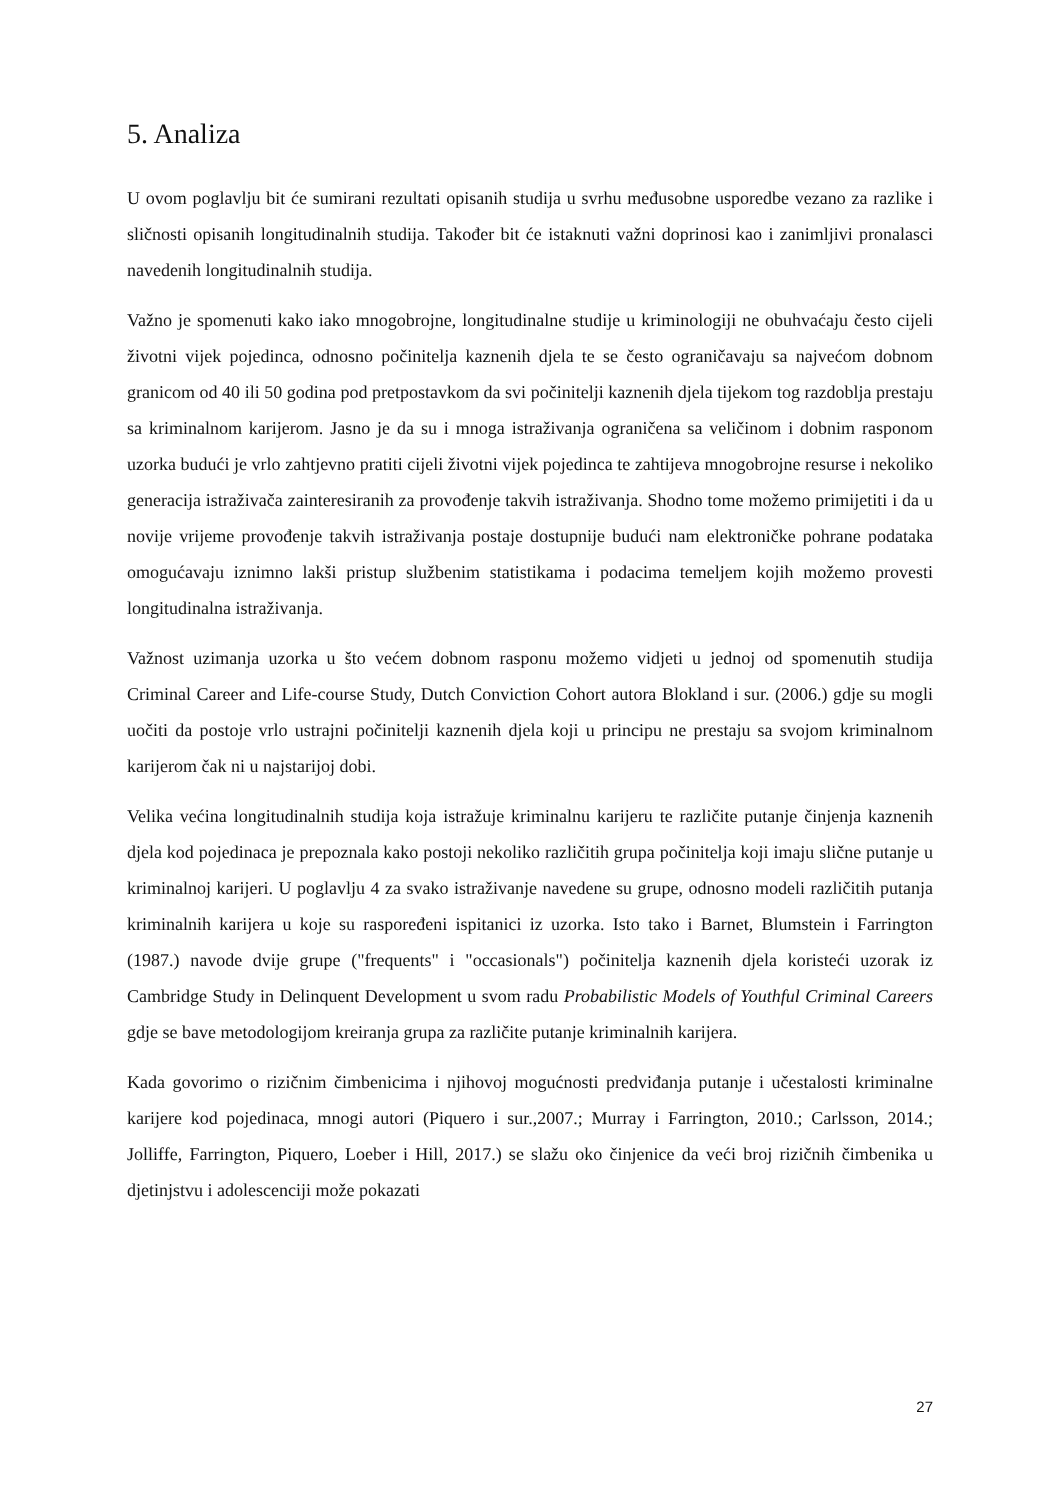5. Analiza
U ovom poglavlju bit će sumirani rezultati opisanih studija u svrhu međusobne usporedbe vezano za razlike i sličnosti opisanih longitudinalnih studija. Također bit će istaknuti važni doprinosi kao i zanimljivi pronalasci navedenih longitudinalnih studija.
Važno je spomenuti kako iako mnogobrojne, longitudinalne studije u kriminologiji ne obuhvaćaju često cijeli životni vijek pojedinca, odnosno počinitelja kaznenih djela te se često ograničavaju sa najvećom dobnom granicom od 40 ili 50 godina pod pretpostavkom da svi počinitelji kaznenih djela tijekom tog razdoblja prestaju sa kriminalnom karijerom. Jasno je da su i mnoga istraživanja ograničena sa veličinom i dobnim rasponom uzorka budući je vrlo zahtjevno pratiti cijeli životni vijek pojedinca te zahtijeva mnogobrojne resurse i nekoliko generacija istraživača zainteresiranih za provođenje takvih istraživanja. Shodno tome možemo primijetiti i da u novije vrijeme provođenje takvih istraživanja postaje dostupnije budući nam elektroničke pohrane podataka omogućavaju iznimno lakši pristup službenim statistikama i podacima temeljem kojih možemo provesti longitudinalna istraživanja.
Važnost uzimanja uzorka u što većem dobnom rasponu možemo vidjeti u jednoj od spomenutih studija Criminal Career and Life-course Study, Dutch Conviction Cohort autora Blokland i sur. (2006.) gdje su mogli uočiti da postoje vrlo ustrajni počinitelji kaznenih djela koji u principu ne prestaju sa svojom kriminalnom karijerom čak ni u najstarijoj dobi.
Velika većina longitudinalnih studija koja istražuje kriminalnu karijeru te različite putanje činjenja kaznenih djela kod pojedinaca je prepoznala kako postoji nekoliko različitih grupa počinitelja koji imaju slične putanje u kriminalnoj karijeri. U poglavlju 4 za svako istraživanje navedene su grupe, odnosno modeli različitih putanja kriminalnih karijera u koje su raspoređeni ispitanici iz uzorka. Isto tako i Barnet, Blumstein i Farrington (1987.) navode dvije grupe ("frequents" i "occasionals") počinitelja kaznenih djela koristeći uzorak iz Cambridge Study in Delinquent Development u svom radu Probabilistic Models of Youthful Criminal Careers gdje se bave metodologijom kreiranja grupa za različite putanje kriminalnih karijera.
Kada govorimo o rizičnim čimbenicima i njihovoj mogućnosti predviđanja putanje i učestalosti kriminalne karijere kod pojedinaca, mnogi autori (Piquero i sur.,2007.; Murray i Farrington, 2010.; Carlsson, 2014.; Jolliffe, Farrington, Piquero, Loeber i Hill, 2017.) se slažu oko činjenice da veći broj rizičnih čimbenika u djetinjstvu i adolescenciji može pokazati
27